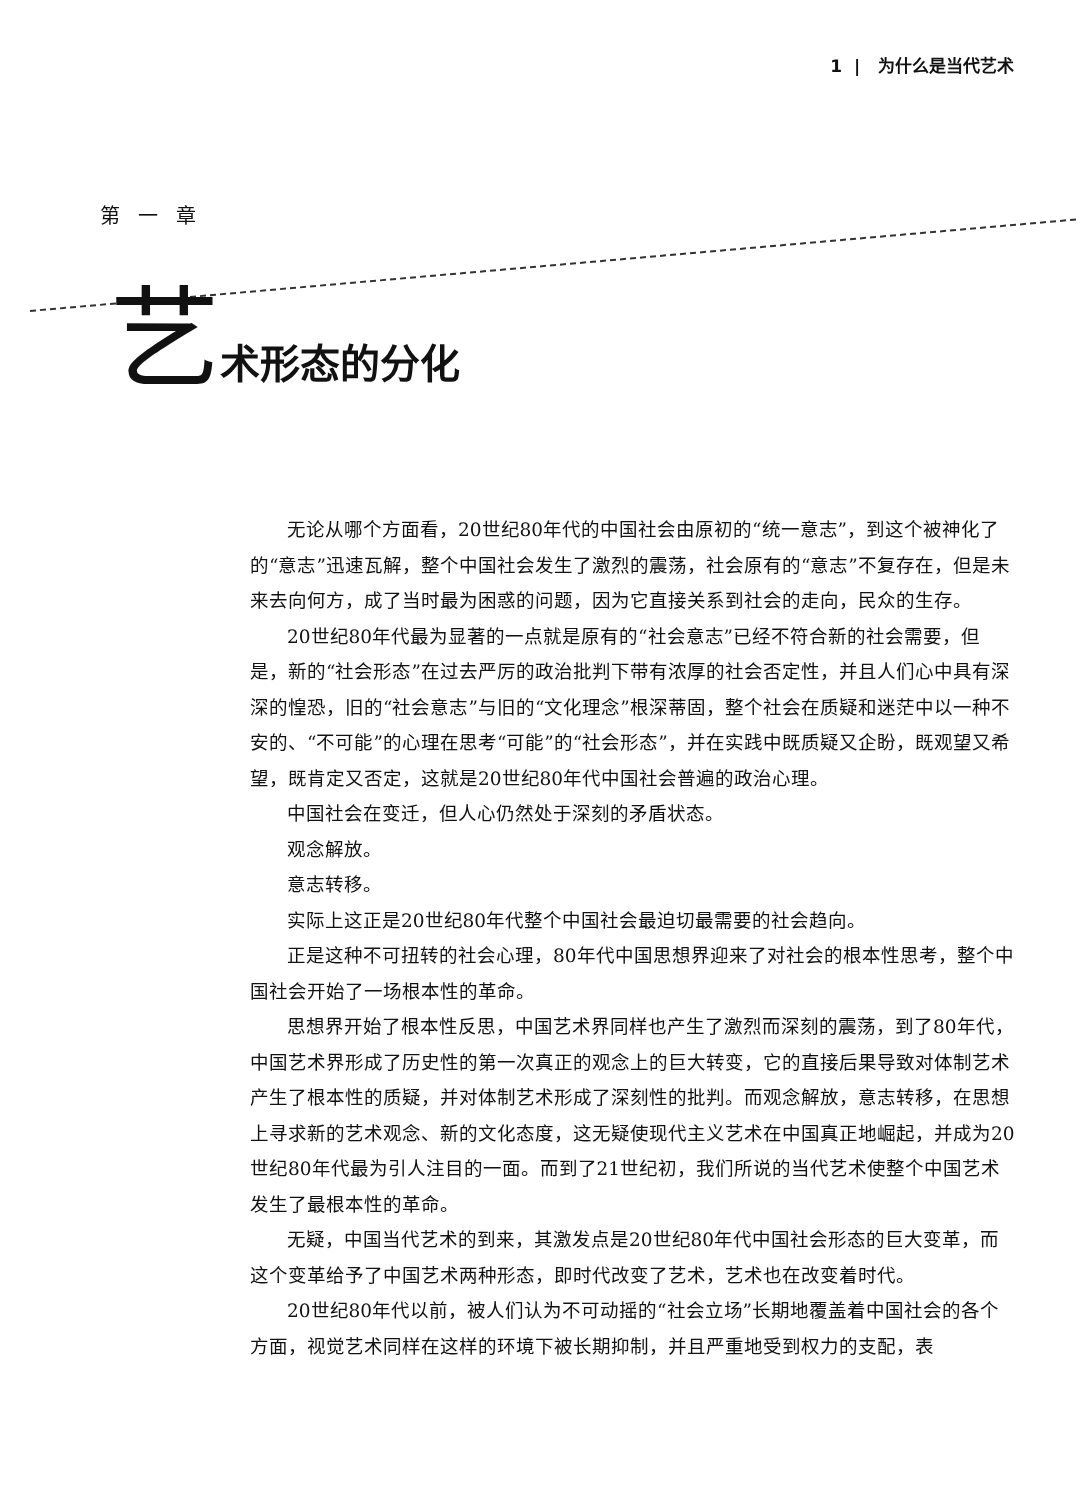1 | 为什么是当代艺术
第一章
艺术形态的分化
无论从哪个方面看，20世纪80年代的中国社会由原初的“统一意志”，到这个被神化了的“意志”迅速瓦解，整个中国社会发生了激烈的震荡，社会原有的“意志”不复存在，但是未来去向何方，成了当时最为困惑的问题，因为它直接关系到社会的走向，民众的生存。
20世纪80年代最为显著的一点就是原有的“社会意志”已经不符合新的社会需要，但是，新的“社会形态”在过去严厉的政治批判下带有浓厚的社会否定性，并且人们心中具有深深的惶恐，旧的“社会意志”与旧的“文化理念”根深蒂固，整个社会在质疑和迷茫中以一种不安的、“不可能”的心理在思考“可能”的“社会形态”，并在实践中既质疑又企盼，既观望又希望，既肯定又否定，这就是20世纪80年代中国社会普遍的政治心理。
中国社会在变迁，但人心仍然处于深刻的矛盾状态。
观念解放。
意志转移。
实际上这正是20世纪80年代整个中国社会最迫切最需要的社会趋向。
正是这种不可扭转的社会心理，80年代中国思想界迎来了对社会的根本性思考，整个中国社会开始了一场根本性的革命。
思想界开始了根本性反思，中国艺术界同样也产生了激烈而深刻的震荡，到了80年代，中国艺术界形成了历史性的第一次真正的观念上的巨大转变，它的直接后果导致对体制艺术产生了根本性的质疑，并对体制艺术形成了深刻性的批判。而观念解放，意志转移，在思想上寻求新的艺术观念、新的文化态度，这无疑使现代主义艺术在中国真正地崛起，并成为20世纪80年代最为引人注目的一面。而到了21世纪初，我们所说的当代艺术使整个中国艺术发生了最根本性的革命。
无疑，中国当代艺术的到来，其激发点是20世纪80年代中国社会形态的巨大变革，而这个变革给予了中国艺术两种形态，即时代改变了艺术，艺术也在改变着时代。
20世纪80年代以前，被人们认为不可动摇的“社会立场”长期地覆盖着中国社会的各个方面，视觉艺术同样在这样的环境下被长期抑制，并且严重地受到权力的支配，表